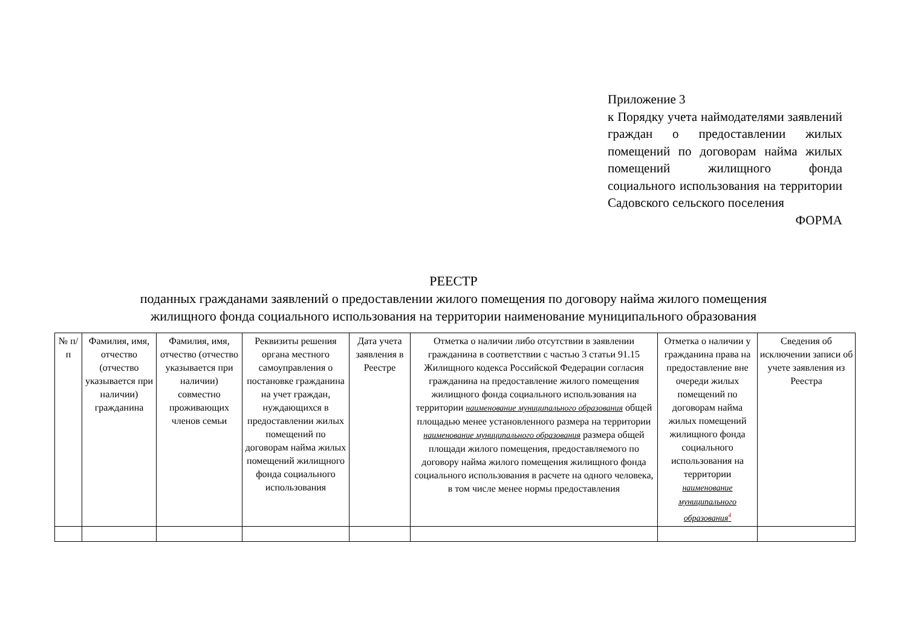Приложение 3
к Порядку учета наймодателями заявлений граждан о предоставлении жилых помещений по договорам найма жилых помещений жилищного фонда социального использования на территории Садовского сельского поселения
ФОРМА
РЕЕСТР
поданных гражданами заявлений о предоставлении жилого помещения по договору найма жилого помещения
жилищного фонда социального использования на территории наименование муниципального образования
| № п/п | Фамилия, имя, отчество (отчество указывается при наличии) гражданина | Фамилия, имя, отчество (отчество указывается при наличии) совместно проживающих членов семьи | Реквизиты решения органа местного самоуправления о постановке гражданина на учет граждан, нуждающихся в предоставлении жилых помещений по договорам найма жилых помещений жилищного фонда социального использования | Дата учета заявления в Реестре | Отметка о наличии либо отсутствии в заявлении гражданина в соответствии с частью 3 статьи 91.15 Жилищного кодекса Российской Федерации согласия гражданина на предоставление жилого помещения жилищного фонда социального использования на территории наименование муниципального образования общей площадью менее установленного размера на территории наименование муниципального образования размера общей площади жилого помещения, предоставляемого по договору найма жилого помещения жилищного фонда социального использования в расчете на одного человека, в том числе менее нормы предоставления | Отметка о наличии у гражданина права на предоставление вне очереди жилых помещений по договорам найма жилых помещений жилищного фонда социального использования на территории наименование муниципального образования<sup>4</sup> | Сведения об исключении записи об учете заявления из Реестра |
| --- | --- | --- | --- | --- | --- | --- | --- |